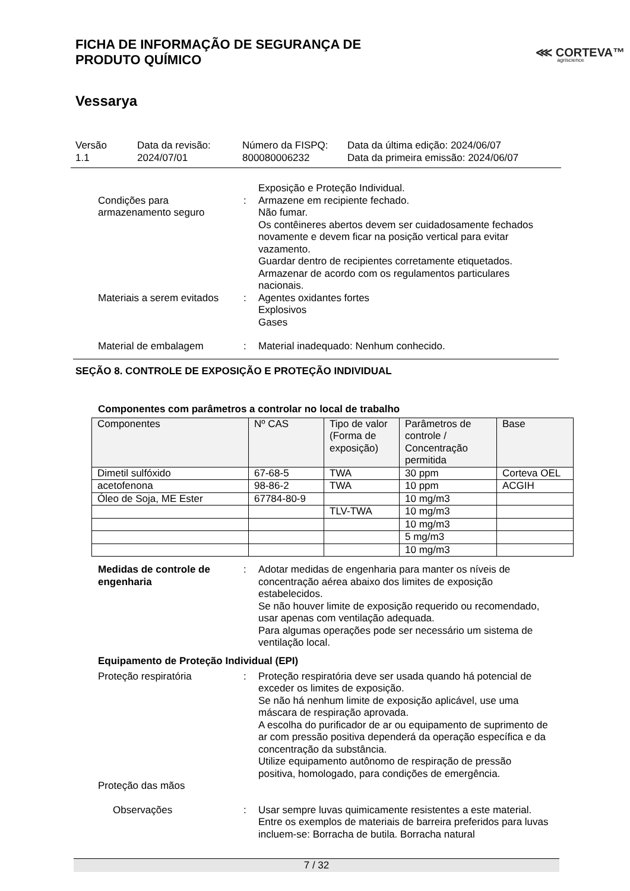FICHA DE INFORMAÇÃO DE SEGURANÇA DE
PRODUTO QUÍMICO
⋘ CORTEVA™
agriscience
Vessarya
Versão
1.1
Data da revisão:
2024/07/01
Número da FISPQ:
800080006232
Data da última edição: 2024/06/07
Data da primeira emissão: 2024/06/07
Condições para
armazenamento seguro
: Exposição e Proteção Individual.
Armazene em recipiente fechado.
Não fumar.
Os contêineres abertos devem ser cuidadosamente fechados novamente e devem ficar na posição vertical para evitar vazamento.
Guardar dentro de recipientes corretamente etiquetados.
Armazenar de acordo com os regulamentos particulares nacionais.
Materiais a serem evitados
: Agentes oxidantes fortes
Explosivos
Gases
Material de embalagem : Material inadequado: Nenhum conhecido.
SEÇÃO 8. CONTROLE DE EXPOSIÇÃO E PROTEÇÃO INDIVIDUAL
Componentes com parâmetros a controlar no local de trabalho
| Componentes | Nº CAS | Tipo de valor (Forma de exposição) | Parâmetros de controle / Concentração permitida | Base |
| --- | --- | --- | --- | --- |
| Dimetil sulfóxido | 67-68-5 | TWA | 30 ppm | Corteva OEL |
| acetofenona | 98-86-2 | TWA | 10 ppm | ACGIH |
| Óleo de Soja, ME Ester | 67784-80-9 | | 10 mg/m3 | |
| | | TLV-TWA | 10 mg/m3 | |
| | | | 10 mg/m3 | |
| | | | 5 mg/m3 | |
| | | | 10 mg/m3 | |
Medidas de controle de engenharia
: Adotar medidas de engenharia para manter os níveis de concentração aérea abaixo dos limites de exposição estabelecidos.
Se não houver limite de exposição requerido ou recomendado, usar apenas com ventilação adequada.
Para algumas operações pode ser necessário um sistema de ventilação local.
Equipamento de Proteção Individual (EPI)
Proteção respiratória : Proteção respiratória deve ser usada quando há potencial de exceder os limites de exposição.
Se não há nenhum limite de exposição aplicável, use uma máscara de respiração aprovada.
A escolha do purificador de ar ou equipamento de suprimento de ar com pressão positiva dependerá da operação específica e da concentração da substância.
Utilize equipamento autônomo de respiração de pressão positiva, homologado, para condições de emergência.
Proteção das mãos
Observações : Usar sempre luvas quimicamente resistentes a este material. Entre os exemplos de materiais de barreira preferidos para luvas incluem-se: Borracha de butila. Borracha natural
7 / 32